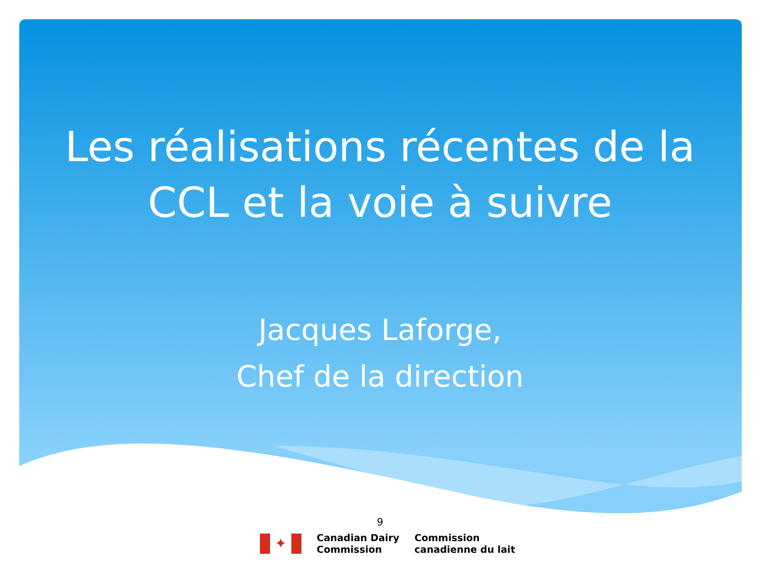Les réalisations récentes de la
CCL et la voie à suivre
Jacques Laforge,
Chef de la direction
9
✦
Canadian Dairy
Commission
Commission
canadienne du lait